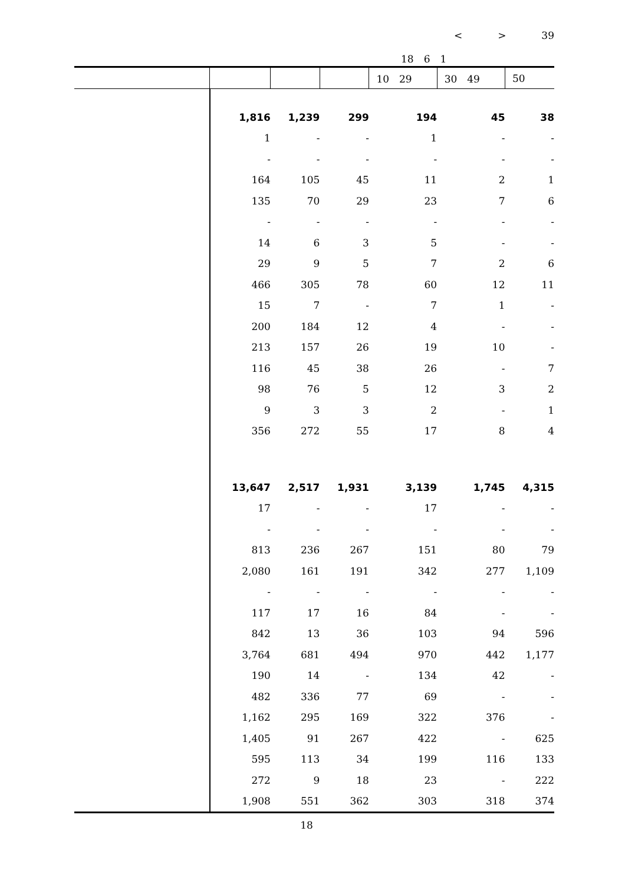< > 39
18　6　1
| | | | | 10 29 | 30 49 | 50 |
| --- | --- | --- | --- | --- | --- | --- |
| | 1,816 | 1,239 | 299 | 194 | 45 | 38 |
| | 1 | - | - | 1 | - | - |
| | - | - | - | - | - | - |
| | 164 | 105 | 45 | 11 | 2 | 1 |
| | 135 | 70 | 29 | 23 | 7 | 6 |
| | - | - | - | - | - | - |
| | 14 | 6 | 3 | 5 | - | - |
| | 29 | 9 | 5 | 7 | 2 | 6 |
| | 466 | 305 | 78 | 60 | 12 | 11 |
| | 15 | 7 | - | 7 | 1 | - |
| | 200 | 184 | 12 | 4 | - | - |
| | 213 | 157 | 26 | 19 | 10 | - |
| | 116 | 45 | 38 | 26 | - | 7 |
| | 98 | 76 | 5 | 12 | 3 | 2 |
| | 9 | 3 | 3 | 2 | - | 1 |
| | 356 | 272 | 55 | 17 | 8 | 4 |
| | 13,647 | 2,517 | 1,931 | 3,139 | 1,745 | 4,315 |
| | 17 | - | - | 17 | - | - |
| | - | - | - | - | - | - |
| | 813 | 236 | 267 | 151 | 80 | 79 |
| | 2,080 | 161 | 191 | 342 | 277 | 1,109 |
| | - | - | - | - | - | - |
| | 117 | 17 | 16 | 84 | - | - |
| | 842 | 13 | 36 | 103 | 94 | 596 |
| | 3,764 | 681 | 494 | 970 | 442 | 1,177 |
| | 190 | 14 | - | 134 | 42 | - |
| | 482 | 336 | 77 | 69 | - | - |
| | 1,162 | 295 | 169 | 322 | 376 | - |
| | 1,405 | 91 | 267 | 422 | - | 625 |
| | 595 | 113 | 34 | 199 | 116 | 133 |
| | 272 | 9 | 18 | 23 | - | 222 |
| | 1,908 | 551 | 362 | 303 | 318 | 374 |
18